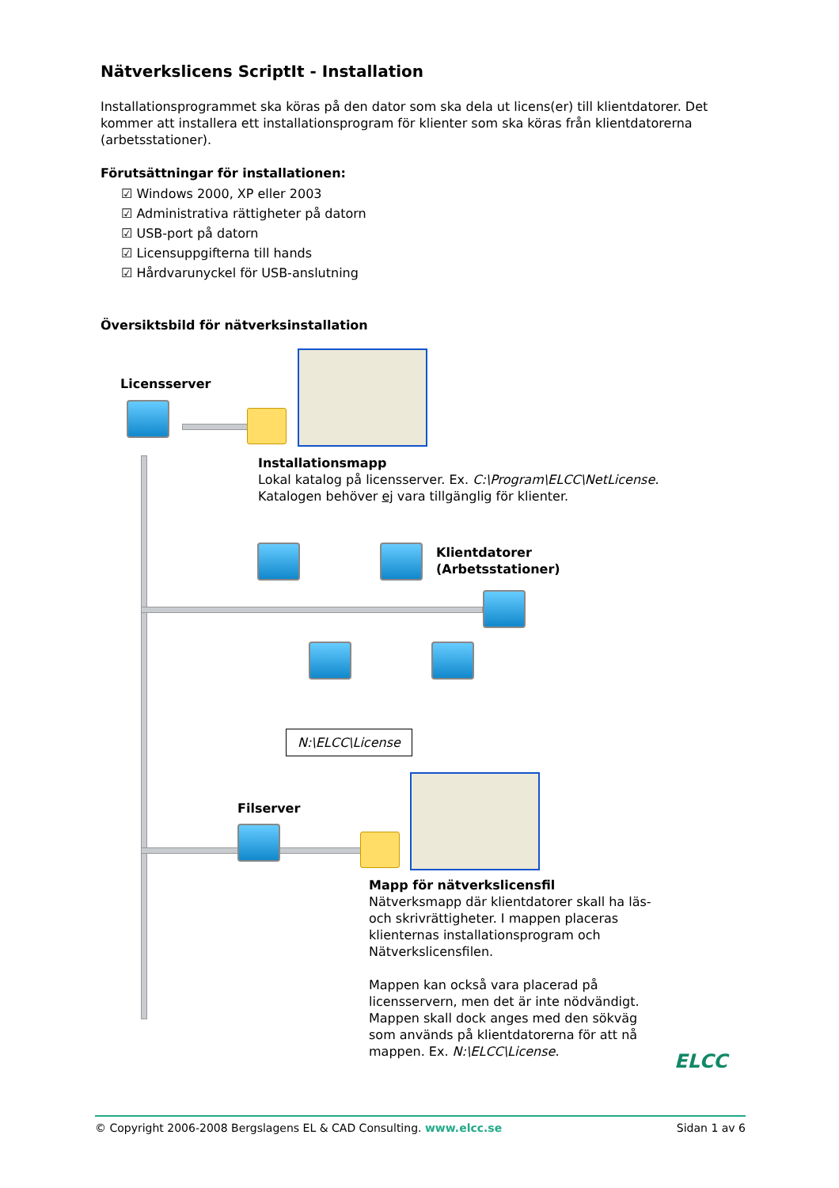Nätverkslicens ScriptIt - Installation
Installationsprogrammet ska köras på den dator som ska dela ut licens(er) till klientdatorer. Det kommer att installera ett installationsprogram för klienter som ska köras från klientdatorerna (arbetsstationer).
Förutsättningar för installationen:
☑ Windows 2000, XP eller 2003
☑ Administrativa rättigheter på datorn
☑ USB-port på datorn
☑ Licensuppgifterna till hands
☑ Hårdvarunyckel för USB-anslutning
Översiktsbild för nätverksinstallation
Licensserver
Installationsmapp
Lokal katalog på licensserver. Ex. C:\Program\ELCC\NetLicense.
Katalogen behöver ej vara tillgänglig för klienter.
Klientdatorer
(Arbetsstationer)
N:\ELCC\License
Filserver
Mapp för nätverkslicensfil
Nätverksmapp där klientdatorer skall ha läs- och skrivrättigheter. I mappen placeras klienternas installationsprogram och Nätverkslicensfilen.
Mappen kan också vara placerad på licensservern, men det är inte nödvändigt. Mappen skall dock anges med den sökväg som används på klientdatorerna för att nå mappen. Ex. N:\ELCC\License.
ELCC
© Copyright 2006-2008 Bergslagens EL & CAD Consulting. www.elcc.se Sidan 1 av 6